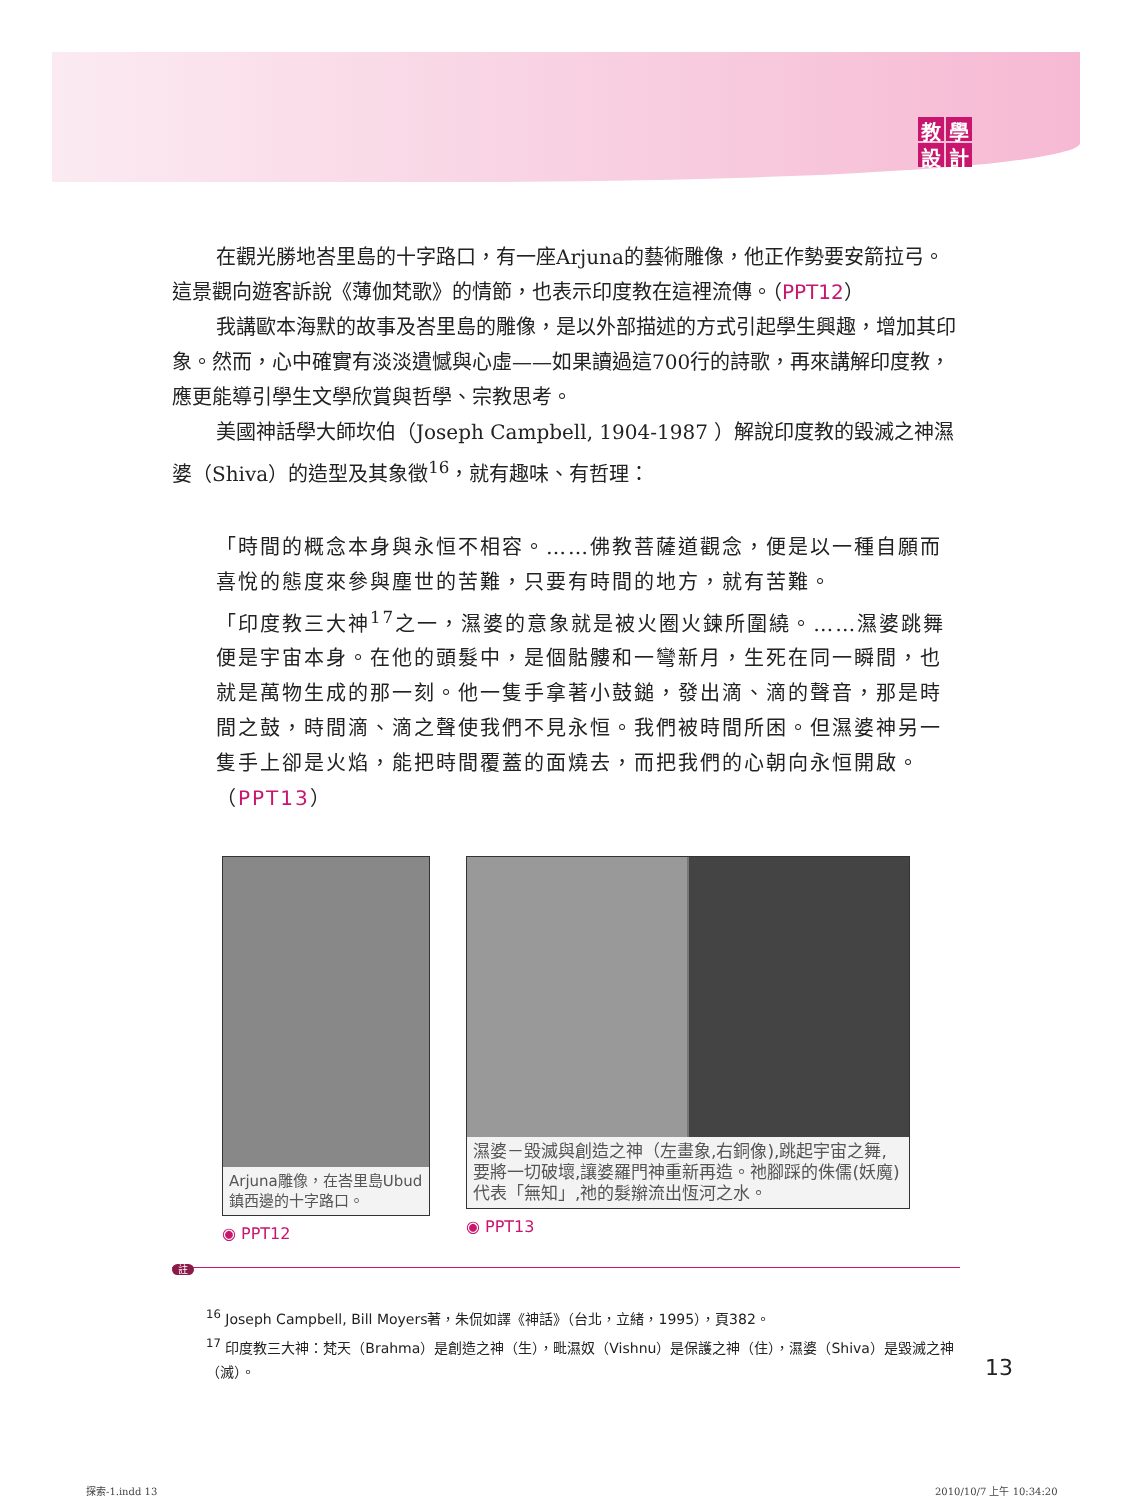教學設計
在觀光勝地峇里島的十字路口，有一座Arjuna的藝術雕像，他正作勢要安箭拉弓。這景觀向遊客訴說《薄伽梵歌》的情節，也表示印度教在這裡流傳。（PPT12）
我講歐本海默的故事及峇里島的雕像，是以外部描述的方式引起學生興趣，增加其印象。然而，心中確實有淡淡遺憾與心虛——如果讀過這700行的詩歌，再來講解印度教，應更能導引學生文學欣賞與哲學、宗教思考。
美國神話學大師坎伯（Joseph Campbell, 1904-1987 ）解說印度教的毀滅之神濕婆（Shiva）的造型及其象徵<sup>16</sup>，就有趣味、有哲理：
「時間的概念本身與永恒不相容。……佛教菩薩道觀念，便是以一種自願而喜悅的態度來參與塵世的苦難，只要有時間的地方，就有苦難。
「印度教三大神<sup>17</sup>之一，濕婆的意象就是被火圈火鍊所圍繞。……濕婆跳舞便是宇宙本身。在他的頭髮中，是個骷髏和一彎新月，生死在同一瞬間，也就是萬物生成的那一刻。他一隻手拿著小鼓鎚，發出滴、滴的聲音，那是時間之鼓，時間滴、滴之聲使我們不見永恒。我們被時間所困。但濕婆神另一隻手上卻是火焰，能把時間覆蓋的面燒去，而把我們的心朝向永恒開啟。（PPT13）
Arjuna雕像，在峇里島Ubud鎮西邊的十字路口。
◉ PPT12
濕婆－毀滅與創造之神（左畫象,右銅像),跳起宇宙之舞,要將一切破壞,讓婆羅門神重新再造。祂腳踩的侏儒(妖魔)代表「無知」,祂的髮辮流出恆河之水。
◉ PPT13
註
<sup>16</sup> Joseph Campbell, Bill Moyers著，朱侃如譯《神話》（台北，立緒，1995），頁382。
<sup>17</sup> 印度教三大神：梵天（Brahma）是創造之神（生），毗濕奴（Vishnu）是保護之神（住），濕婆（Shiva）是毀滅之神（滅）。
13
探索-1.indd 13 2010/10/7 上午 10:34:20